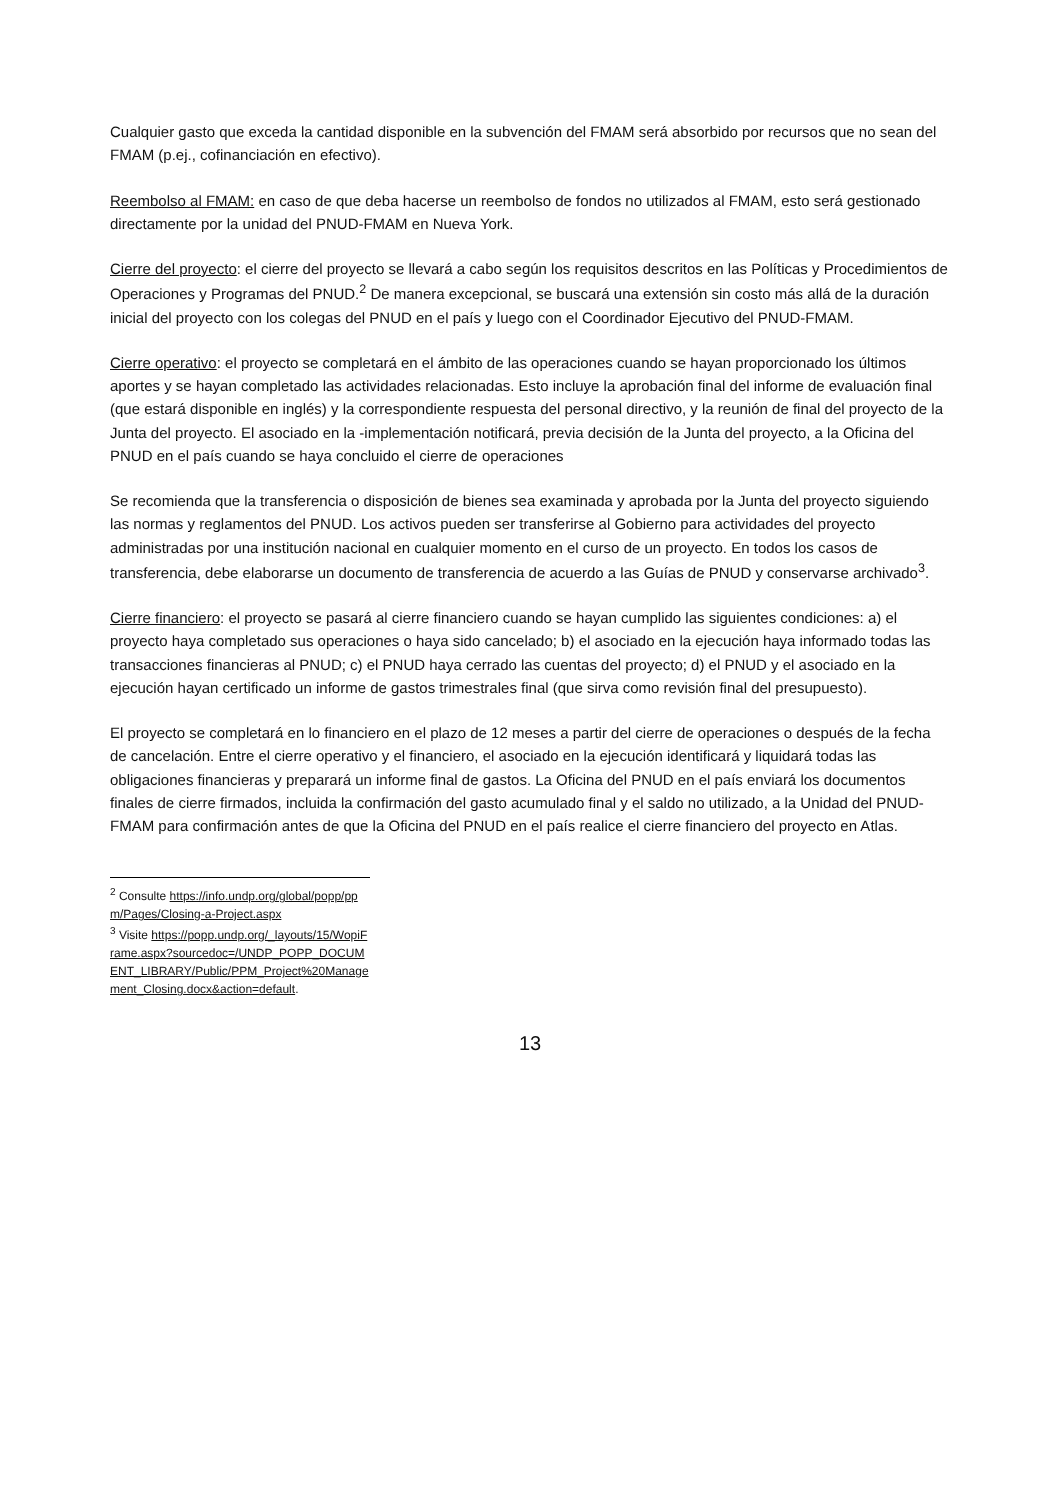Cualquier gasto que exceda la cantidad disponible en la subvención del FMAM será absorbido por recursos que no sean del FMAM (p.ej., cofinanciación en efectivo).
Reembolso al FMAM: en caso de que deba hacerse un reembolso de fondos no utilizados al FMAM, esto será gestionado directamente por la unidad del PNUD-FMAM en Nueva York.
Cierre del proyecto: el cierre del proyecto se llevará a cabo según los requisitos descritos en las Políticas y Procedimientos de Operaciones y Programas del PNUD.<sup>2</sup> De manera excepcional, se buscará una extensión sin costo más allá de la duración inicial del proyecto con los colegas del PNUD en el país y luego con el Coordinador Ejecutivo del PNUD-FMAM.
Cierre operativo: el proyecto se completará en el ámbito de las operaciones cuando se hayan proporcionado los últimos aportes y se hayan completado las actividades relacionadas. Esto incluye la aprobación final del informe de evaluación final (que estará disponible en inglés) y la correspondiente respuesta del personal directivo, y la reunión de final del proyecto de la Junta del proyecto. El asociado en la -implementación notificará, previa decisión de la Junta del proyecto, a la Oficina del PNUD en el país cuando se haya concluido el cierre de operaciones
Se recomienda que la transferencia o disposición de bienes sea examinada y aprobada por la Junta del proyecto siguiendo las normas y reglamentos del PNUD. Los activos pueden ser transferirse al Gobierno para actividades del proyecto administradas por una institución nacional en cualquier momento en el curso de un proyecto. En todos los casos de transferencia, debe elaborarse un documento de transferencia de acuerdo a las Guías de PNUD y conservarse archivado<sup>3</sup>.
Cierre financiero: el proyecto se pasará al cierre financiero cuando se hayan cumplido las siguientes condiciones: a) el proyecto haya completado sus operaciones o haya sido cancelado; b) el asociado en la ejecución haya informado todas las transacciones financieras al PNUD; c) el PNUD haya cerrado las cuentas del proyecto; d) el PNUD y el asociado en la ejecución hayan certificado un informe de gastos trimestrales final (que sirva como revisión final del presupuesto).
El proyecto se completará en lo financiero en el plazo de 12 meses a partir del cierre de operaciones o después de la fecha de cancelación. Entre el cierre operativo y el financiero, el asociado en la ejecución identificará y liquidará todas las obligaciones financieras y preparará un informe final de gastos. La Oficina del PNUD en el país enviará los documentos finales de cierre firmados, incluida la confirmación del gasto acumulado final y el saldo no utilizado, a la Unidad del PNUD-FMAM para confirmación antes de que la Oficina del PNUD en el país realice el cierre financiero del proyecto en Atlas.
<sup>2</sup> Consulte https://info.undp.org/global/popp/ppm/Pages/Closing-a-Project.aspx
<sup>3</sup> Visite https://popp.undp.org/_layouts/15/WopiFrame.aspx?sourcedoc=/UNDP_POPP_DOCUMENT_LIBRARY/Public/PPM_Project%20Management_Closing.docx&action=default.
13